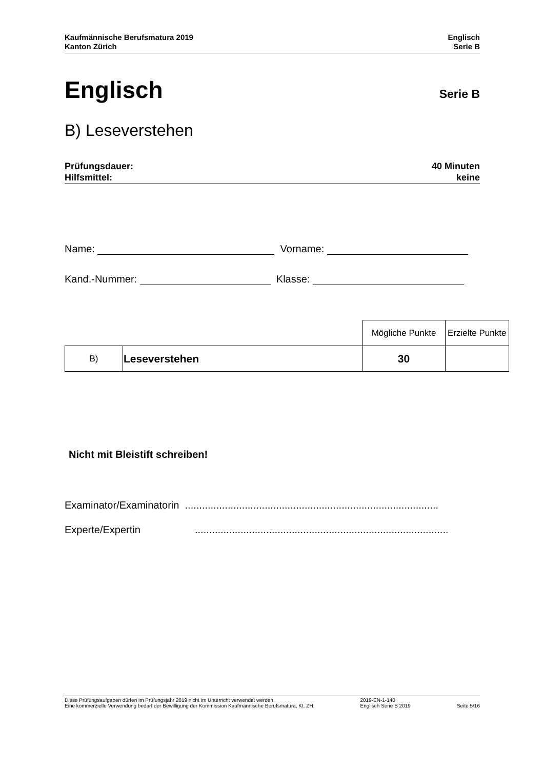Kaufmännische Berufsmatura 2019
Kanton Zürich
Englisch
Serie B
Englisch
Serie B
B) Leseverstehen
Prüfungsdauer:
Hilfsmittel:
40 Minuten
keine
Name: Vorname:
Kand.-Nummer: Klasse:
| | | Mögliche Punkte | Erzielte Punkte |
| B) | Leseverstehen | 30 | |
Nicht mit Bleistift schreiben!
Examinator/Examinatorin .........................................................................................
Experte/Expertin.........................................................................................
Diese Prüfungsaufgaben dürfen im Prüfungsjahr 2019 nicht im Unterricht verwendet werden.
Eine kommerzielle Verwendung bedarf der Bewilligung der Kommission Kaufmännische Berufsmatura, Kt. ZH.
2019-EN-1-140
Englisch Serie B 2019
Seite 5/16